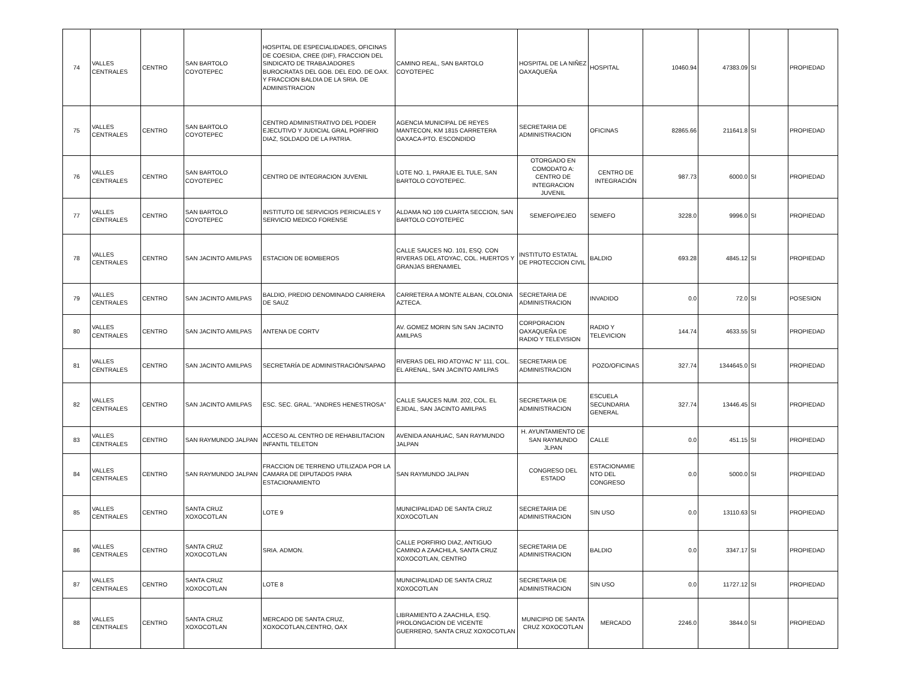| 74 | VALLES CENTRALES | CENTRO | SAN BARTOLO COYOTEPEC | HOSPITAL DE ESPECIALIDADES, OFICINAS DE COESIDA, CREE (DIF), FRACCION DEL SINDICATO DE TRABAJADORES BUROCRATAS DEL GOB. DEL EDO. DE OAX. Y FRACCION BALDIA DE LA SRIA. DE ADMINISTRACION | CAMINO REAL, SAN BARTOLO COYOTEPEC | HOSPITAL DE LA NIÑEZ OAXAQUEÑA | HOSPITAL | 10460.94 | 47383.09 | SI | PROPIEDAD |
| 75 | VALLES CENTRALES | CENTRO | SAN BARTOLO COYOTEPEC | CENTRO ADMINISTRATIVO DEL PODER EJECUTIVO Y JUDICIAL GRAL PORFIRIO DIAZ, SOLDADO DE LA PATRIA. | AGENCIA MUNICIPAL DE REYES MANTECON, KM 1815 CARRETERA OAXACA-PTO. ESCONDIDO | SECRETARIA DE ADMINISTRACION | OFICINAS | 82865.66 | 211641.8 | SI | PROPIEDAD |
| 76 | VALLES CENTRALES | CENTRO | SAN BARTOLO COYOTEPEC | CENTRO DE INTEGRACION JUVENIL | LOTE NO. 1, PARAJE EL TULE, SAN BARTOLO COYOTEPEC. | OTORGADO EN COMODATO A: CENTRO DE INTEGRACION JUVENIL | CENTRO DE INTEGRACIÓN | 987.73 | 6000.0 | SI | PROPIEDAD |
| 77 | VALLES CENTRALES | CENTRO | SAN BARTOLO COYOTEPEC | INSTITUTO DE SERVICIOS PERICIALES Y SERVICIO MEDICO FORENSE | ALDAMA NO 109 CUARTA SECCION, SAN BARTOLO COYOTEPEC | SEMEFO/PEJEO | SEMEFO | 3228.0 | 9996.0 | SI | PROPIEDAD |
| 78 | VALLES CENTRALES | CENTRO | SAN JACINTO AMILPAS | ESTACION DE BOMBEROS | CALLE SAUCES NO. 101, ESQ. CON RIVERAS DEL ATOYAC, COL. HUERTOS Y GRANJAS BRENAMIEL | INSTITUTO ESTATAL DE PROTECCION CIVIL | BALDIO | 693.28 | 4845.12 | SI | PROPIEDAD |
| 79 | VALLES CENTRALES | CENTRO | SAN JACINTO AMILPAS | BALDIO, PREDIO DENOMINADO CARRERA DE SAUZ | CARRETERA A MONTE ALBAN, COLONIA AZTECA. | SECRETARIA DE ADMINISTRACION | INVADIDO | 0.0 | 72.0 | SI | POSESION |
| 80 | VALLES CENTRALES | CENTRO | SAN JACINTO AMILPAS | ANTENA DE CORTV | AV. GOMEZ MORIN S/N SAN JACINTO AMILPAS | CORPORACION OAXAQUEÑA DE RADIO Y TELEVISION | RADIO Y TELEVICION | 144.74 | 4633.55 | SI | PROPIEDAD |
| 81 | VALLES CENTRALES | CENTRO | SAN JACINTO AMILPAS | SECRETARÍA DE ADMINISTRACIÓN/SAPAO | RIVERAS DEL RIO ATOYAC N° 111, COL. EL ARENAL, SAN JACINTO AMILPAS | SECRETARIA DE ADMINISTRACION | POZO/OFICINAS | 327.74 | 1344645.0 | SI | PROPIEDAD |
| 82 | VALLES CENTRALES | CENTRO | SAN JACINTO AMILPAS | ESC. SEC. GRAL. "ANDRES HENESTROSA" | CALLE SAUCES NUM. 202, COL. EL EJIDAL, SAN JACINTO AMILPAS | SECRETARIA DE ADMINISTRACION | ESCUELA SECUNDARIA GENERAL | 327.74 | 13446.45 | SI | PROPIEDAD |
| 83 | VALLES CENTRALES | CENTRO | SAN RAYMUNDO JALPAN | ACCESO AL CENTRO DE REHABILITACION INFANTIL TELETON | AVENIDA ANAHUAC, SAN RAYMUNDO JALPAN | H. AYUNTAMIENTO DE SAN RAYMUNDO JLPAN | CALLE | 0.0 | 451.15 | SI | PROPIEDAD |
| 84 | VALLES CENTRALES | CENTRO | SAN RAYMUNDO JALPAN | FRACCION DE TERRENO UTILIZADA POR LA CAMARA DE DIPUTADOS PARA ESTACIONAMIENTO | SAN RAYMUNDO JALPAN | CONGRESO DEL ESTADO | ESTACIONAMIE NTO DEL CONGRESO | 0.0 | 5000.0 | SI | PROPIEDAD |
| 85 | VALLES CENTRALES | CENTRO | SANTA CRUZ XOXOCOTLAN | LOTE 9 | MUNICIPALIDAD DE SANTA CRUZ XOXOCOTLAN | SECRETARIA DE ADMINISTRACION | SIN USO | 0.0 | 13110.63 | SI | PROPIEDAD |
| 86 | VALLES CENTRALES | CENTRO | SANTA CRUZ XOXOCOTLAN | SRIA. ADMON. | CALLE PORFIRIO DIAZ, ANTIGUO CAMINO A ZAACHILA, SANTA CRUZ XOXOCOTLAN, CENTRO | SECRETARIA DE ADMINISTRACION | BALDIO | 0.0 | 3347.17 | SI | PROPIEDAD |
| 87 | VALLES CENTRALES | CENTRO | SANTA CRUZ XOXOCOTLAN | LOTE 8 | MUNICIPALIDAD DE SANTA CRUZ XOXOCOTLAN | SECRETARIA DE ADMINISTRACION | SIN USO | 0.0 | 11727.12 | SI | PROPIEDAD |
| 88 | VALLES CENTRALES | CENTRO | SANTA CRUZ XOXOCOTLAN | MERCADO DE SANTA CRUZ, XOXOCOTLAN,CENTRO, OAX | LIBRAMIENTO A ZAACHILA, ESQ. PROLONGACION DE VICENTE GUERRERO, SANTA CRUZ XOXOCOTLAN | MUNICIPIO DE SANTA CRUZ XOXOCOTLAN | MERCADO | 2246.0 | 3844.0 | SI | PROPIEDAD |